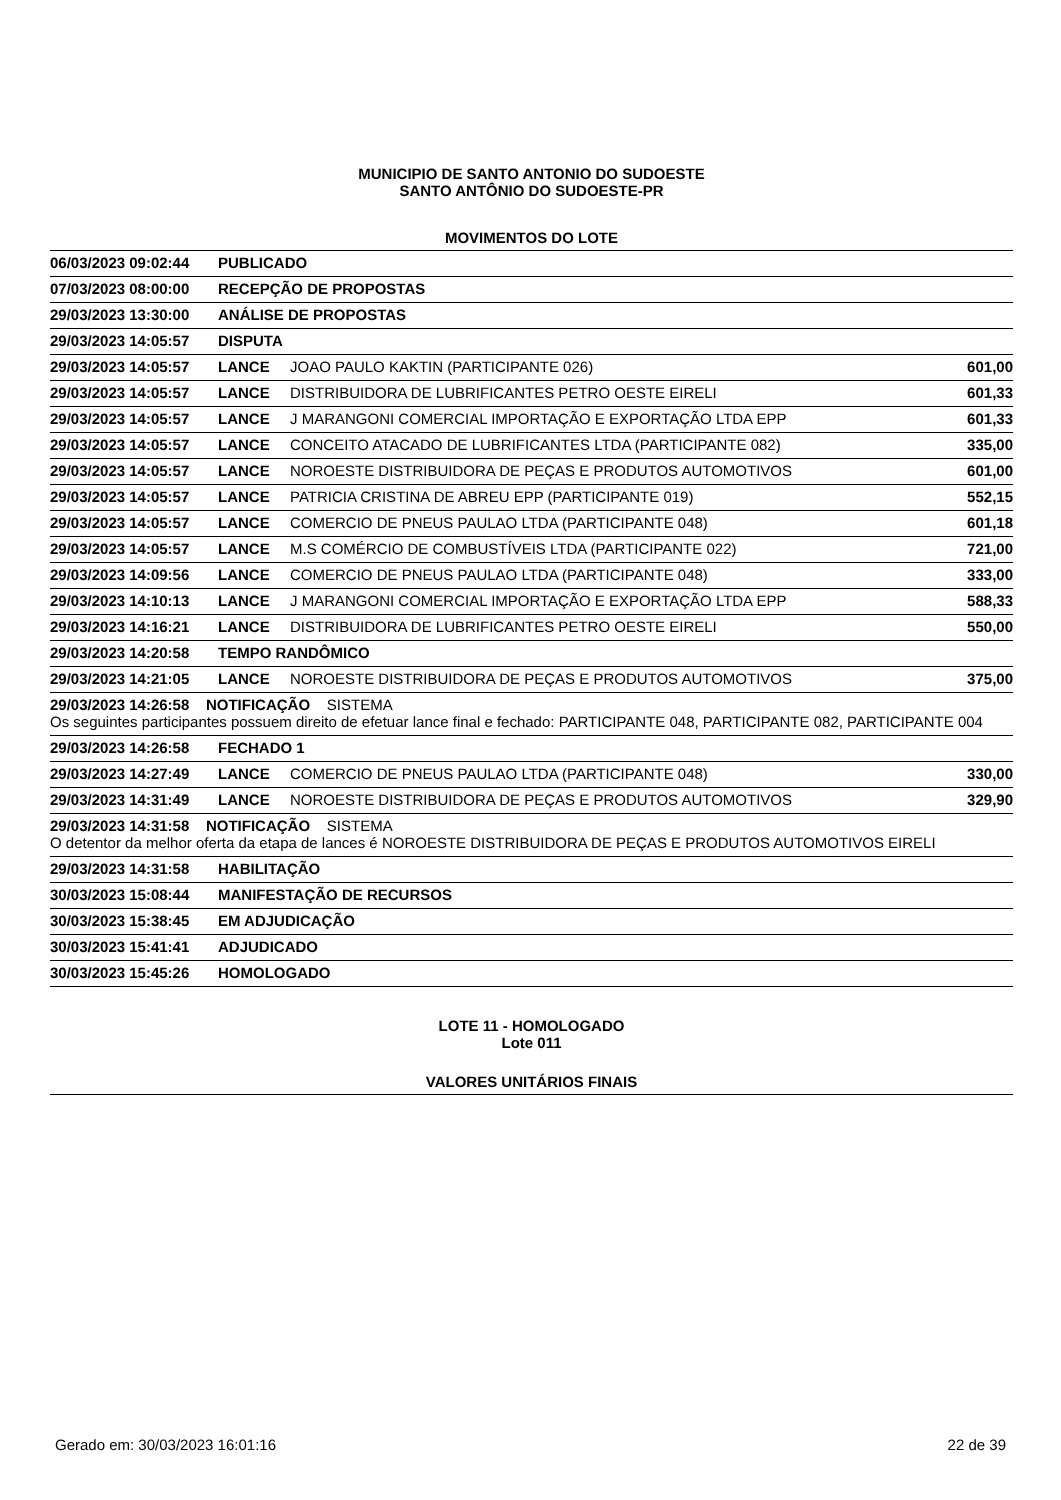MUNICIPIO DE SANTO ANTONIO DO SUDOESTE
SANTO ANTÔNIO DO SUDOESTE-PR
MOVIMENTOS DO LOTE
| 06/03/2023 09:02:44 | PUBLICADO | | |
| 07/03/2023 08:00:00 | RECEPÇÃO DE PROPOSTAS | | |
| 29/03/2023 13:30:00 | ANÁLISE DE PROPOSTAS | | |
| 29/03/2023 14:05:57 | DISPUTA | | |
| 29/03/2023 14:05:57 | LANCE | JOAO PAULO KAKTIN (PARTICIPANTE 026) | 601,00 |
| 29/03/2023 14:05:57 | LANCE | DISTRIBUIDORA DE LUBRIFICANTES PETRO OESTE EIRELI | 601,33 |
| 29/03/2023 14:05:57 | LANCE | J MARANGONI COMERCIAL IMPORTAÇÃO E EXPORTAÇÃO LTDA EPP | 601,33 |
| 29/03/2023 14:05:57 | LANCE | CONCEITO ATACADO DE LUBRIFICANTES LTDA (PARTICIPANTE 082) | 335,00 |
| 29/03/2023 14:05:57 | LANCE | NOROESTE DISTRIBUIDORA DE PEÇAS E PRODUTOS AUTOMOTIVOS | 601,00 |
| 29/03/2023 14:05:57 | LANCE | PATRICIA CRISTINA DE ABREU EPP (PARTICIPANTE 019) | 552,15 |
| 29/03/2023 14:05:57 | LANCE | COMERCIO DE PNEUS PAULAO LTDA (PARTICIPANTE 048) | 601,18 |
| 29/03/2023 14:05:57 | LANCE | M.S COMÉRCIO DE COMBUSTÍVEIS LTDA (PARTICIPANTE 022) | 721,00 |
| 29/03/2023 14:09:56 | LANCE | COMERCIO DE PNEUS PAULAO LTDA (PARTICIPANTE 048) | 333,00 |
| 29/03/2023 14:10:13 | LANCE | J MARANGONI COMERCIAL IMPORTAÇÃO E EXPORTAÇÃO LTDA EPP | 588,33 |
| 29/03/2023 14:16:21 | LANCE | DISTRIBUIDORA DE LUBRIFICANTES PETRO OESTE EIRELI | 550,00 |
| 29/03/2023 14:20:58 | TEMPO RANDÔMICO | | |
| 29/03/2023 14:21:05 | LANCE | NOROESTE DISTRIBUIDORA DE PEÇAS E PRODUTOS AUTOMOTIVOS | 375,00 |
| 29/03/2023 14:26:58 NOTIFICAÇÃO SISTEMA Os seguintes participantes possuem direito de efetuar lance final e fechado: PARTICIPANTE 048, PARTICIPANTE 082, PARTICIPANTE 004 | | | |
| 29/03/2023 14:26:58 | FECHADO 1 | | |
| 29/03/2023 14:27:49 | LANCE | COMERCIO DE PNEUS PAULAO LTDA (PARTICIPANTE 048) | 330,00 |
| 29/03/2023 14:31:49 | LANCE | NOROESTE DISTRIBUIDORA DE PEÇAS E PRODUTOS AUTOMOTIVOS | 329,90 |
| 29/03/2023 14:31:58 NOTIFICAÇÃO SISTEMA O detentor da melhor oferta da etapa de lances é NOROESTE DISTRIBUIDORA DE PEÇAS E PRODUTOS AUTOMOTIVOS EIRELI | | | |
| 29/03/2023 14:31:58 | HABILITAÇÃO | | |
| 30/03/2023 15:08:44 | MANIFESTAÇÃO DE RECURSOS | | |
| 30/03/2023 15:38:45 | EM ADJUDICAÇÃO | | |
| 30/03/2023 15:41:41 | ADJUDICADO | | |
| 30/03/2023 15:45:26 | HOMOLOGADO | | |
LOTE 11 - HOMOLOGADO
Lote 011
VALORES UNITÁRIOS FINAIS
Gerado em: 30/03/2023 16:01:16 22 de 39